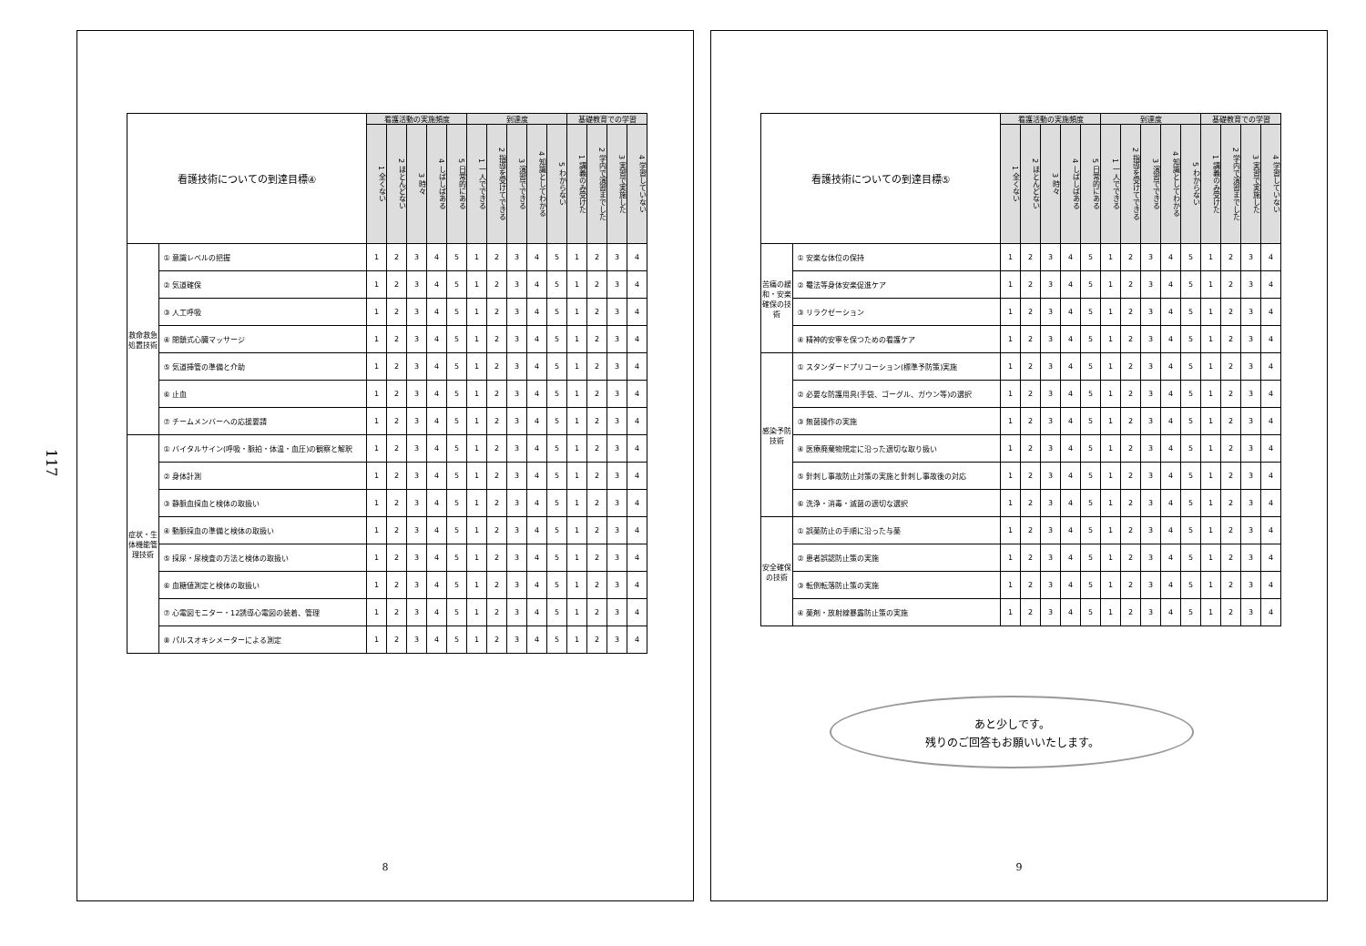117
| 看護技術についての到達目標④ | | 看護活動の実施頻度 | | | | | 到達度 | | | | | 基礎教育での学習 | | | |
| --- | --- | --- | --- | --- | --- | --- | --- | --- | --- | --- | --- | --- | --- | --- | --- |
| | | 1 全くない | 2 ほとんどない | 3 時々 | 4 しばしばある | 5 日常的にある | 1 一人でできる | 2 指導を受けてできる | 3 演習でできる | 4 知識としてわかる | 5 わからない | 1 講義のみ受けた | 2 学内で演習までした | 3 実習で実施した | 4 学習していない |
| 救命救急処置技術 | ① 意識レベルの把握 | 1 | 2 | 3 | 4 | 5 | 1 | 2 | 3 | 4 | 5 | 1 | 2 | 3 | 4 |
| | ② 気道確保 | 1 | 2 | 3 | 4 | 5 | 1 | 2 | 3 | 4 | 5 | 1 | 2 | 3 | 4 |
| | ③ 人工呼吸 | 1 | 2 | 3 | 4 | 5 | 1 | 2 | 3 | 4 | 5 | 1 | 2 | 3 | 4 |
| | ④ 閉鎖式心臓マッサージ | 1 | 2 | 3 | 4 | 5 | 1 | 2 | 3 | 4 | 5 | 1 | 2 | 3 | 4 |
| | ⑤ 気道挿管の準備と介助 | 1 | 2 | 3 | 4 | 5 | 1 | 2 | 3 | 4 | 5 | 1 | 2 | 3 | 4 |
| | ⑥ 止血 | 1 | 2 | 3 | 4 | 5 | 1 | 2 | 3 | 4 | 5 | 1 | 2 | 3 | 4 |
| | ⑦ チームメンバーへの応援要請 | 1 | 2 | 3 | 4 | 5 | 1 | 2 | 3 | 4 | 5 | 1 | 2 | 3 | 4 |
| 症状・生体機能管理技術 | ① バイタルサイン(呼吸・脈拍・体温・血圧)の観察と解釈 | 1 | 2 | 3 | 4 | 5 | 1 | 2 | 3 | 4 | 5 | 1 | 2 | 3 | 4 |
| | ② 身体計測 | 1 | 2 | 3 | 4 | 5 | 1 | 2 | 3 | 4 | 5 | 1 | 2 | 3 | 4 |
| | ③ 静脈血採血と検体の取扱い | 1 | 2 | 3 | 4 | 5 | 1 | 2 | 3 | 4 | 5 | 1 | 2 | 3 | 4 |
| | ④ 動脈採血の準備と検体の取扱い | 1 | 2 | 3 | 4 | 5 | 1 | 2 | 3 | 4 | 5 | 1 | 2 | 3 | 4 |
| | ⑤ 採尿・尿検査の方法と検体の取扱い | 1 | 2 | 3 | 4 | 5 | 1 | 2 | 3 | 4 | 5 | 1 | 2 | 3 | 4 |
| | ⑥ 血糖値測定と検体の取扱い | 1 | 2 | 3 | 4 | 5 | 1 | 2 | 3 | 4 | 5 | 1 | 2 | 3 | 4 |
| | ⑦ 心電図モニター・12誘導心電図の装着、管理 | 1 | 2 | 3 | 4 | 5 | 1 | 2 | 3 | 4 | 5 | 1 | 2 | 3 | 4 |
| | ⑧ パルスオキシメーターによる測定 | 1 | 2 | 3 | 4 | 5 | 1 | 2 | 3 | 4 | 5 | 1 | 2 | 3 | 4 |
8
| 看護技術についての到達目標⑤ | | 看護活動の実施頻度 | | | | | 到達度 | | | | | 基礎教育での学習 | | | |
| --- | --- | --- | --- | --- | --- | --- | --- | --- | --- | --- | --- | --- | --- | --- | --- |
| | | 1 全くない | 2 ほとんどない | 3 時々 | 4 しばしばある | 5 日常的にある | 1 一人でできる | 2 指導を受けてできる | 3 演習でできる | 4 知識としてわかる | 5 わからない | 1 講義のみ受けた | 2 学内で演習までした | 3 実習で実施した | 4 学習していない |
| 苦痛の緩和・安楽確保の技術 | ① 安楽な体位の保持 | 1 | 2 | 3 | 4 | 5 | 1 | 2 | 3 | 4 | 5 | 1 | 2 | 3 | 4 |
| | ② 罨法等身体安楽促進ケア | 1 | 2 | 3 | 4 | 5 | 1 | 2 | 3 | 4 | 5 | 1 | 2 | 3 | 4 |
| | ③ リラクゼーション | 1 | 2 | 3 | 4 | 5 | 1 | 2 | 3 | 4 | 5 | 1 | 2 | 3 | 4 |
| | ④ 精神的安寧を保つための看護ケア | 1 | 2 | 3 | 4 | 5 | 1 | 2 | 3 | 4 | 5 | 1 | 2 | 3 | 4 |
| 感染予防技術 | ① スタンダードプリコーション(標準予防策)実施 | 1 | 2 | 3 | 4 | 5 | 1 | 2 | 3 | 4 | 5 | 1 | 2 | 3 | 4 |
| | ② 必要な防護用具(手袋、ゴーグル、ガウン等)の選択 | 1 | 2 | 3 | 4 | 5 | 1 | 2 | 3 | 4 | 5 | 1 | 2 | 3 | 4 |
| | ③ 無菌操作の実施 | 1 | 2 | 3 | 4 | 5 | 1 | 2 | 3 | 4 | 5 | 1 | 2 | 3 | 4 |
| | ④ 医療廃棄物規定に沿った適切な取り扱い | 1 | 2 | 3 | 4 | 5 | 1 | 2 | 3 | 4 | 5 | 1 | 2 | 3 | 4 |
| | ⑤ 針刺し事故防止対策の実施と針刺し事故後の対応 | 1 | 2 | 3 | 4 | 5 | 1 | 2 | 3 | 4 | 5 | 1 | 2 | 3 | 4 |
| | ⑥ 洗浄・消毒・滅菌の適切な選択 | 1 | 2 | 3 | 4 | 5 | 1 | 2 | 3 | 4 | 5 | 1 | 2 | 3 | 4 |
| 安全確保の技術 | ① 誤薬防止の手順に沿った与薬 | 1 | 2 | 3 | 4 | 5 | 1 | 2 | 3 | 4 | 5 | 1 | 2 | 3 | 4 |
| | ② 患者誤認防止策の実施 | 1 | 2 | 3 | 4 | 5 | 1 | 2 | 3 | 4 | 5 | 1 | 2 | 3 | 4 |
| | ③ 転倒転落防止策の実施 | 1 | 2 | 3 | 4 | 5 | 1 | 2 | 3 | 4 | 5 | 1 | 2 | 3 | 4 |
| | ④ 薬剤・放射線暴露防止策の実施 | 1 | 2 | 3 | 4 | 5 | 1 | 2 | 3 | 4 | 5 | 1 | 2 | 3 | 4 |
あと少しです。
残りのご回答もお願いいたします。
9